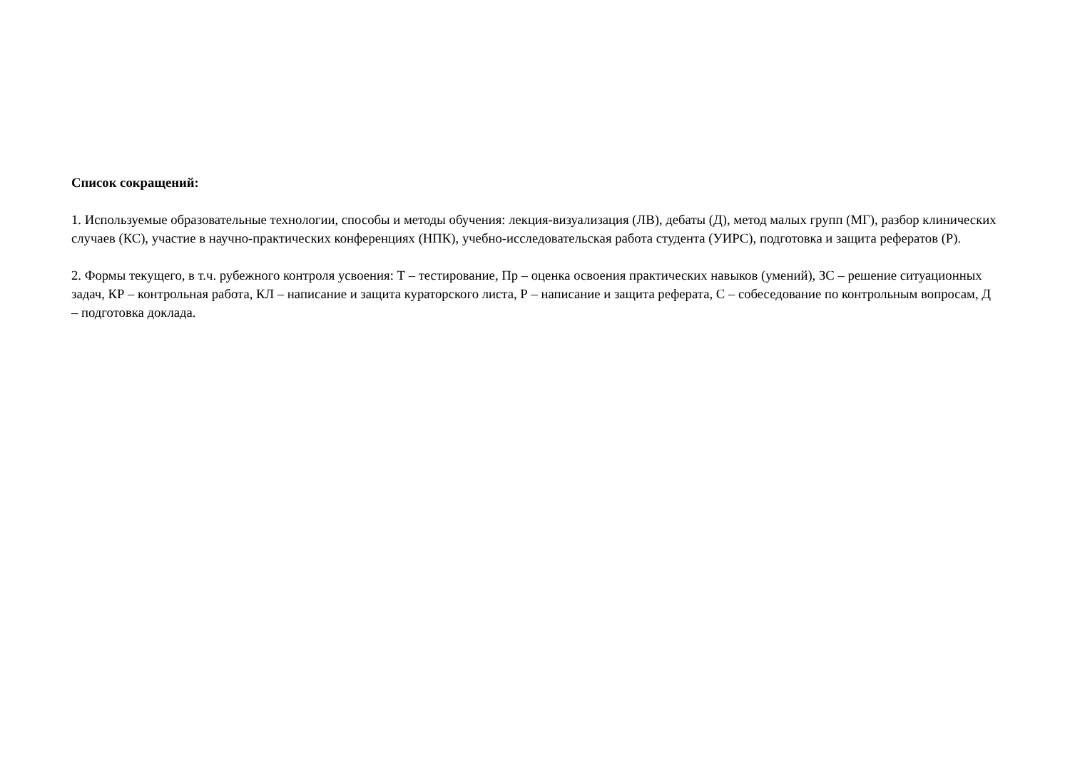Список сокращений:
1. Используемые образовательные технологии, способы и методы обучения: лекция-визуализация (ЛВ), дебаты (Д), метод малых групп (МГ), разбор клинических случаев (КС), участие в научно-практических конференциях (НПК), учебно-исследовательская работа студента (УИРС), подготовка и защита рефератов (Р).
2. Формы текущего, в т.ч. рубежного контроля усвоения: Т – тестирование, Пр – оценка освоения практических навыков (умений), ЗС – решение ситуационных задач, КР – контрольная работа, КЛ – написание и защита кураторского листа, Р – написание и защита реферата, С – собеседование по контрольным вопросам, Д – подготовка доклада.